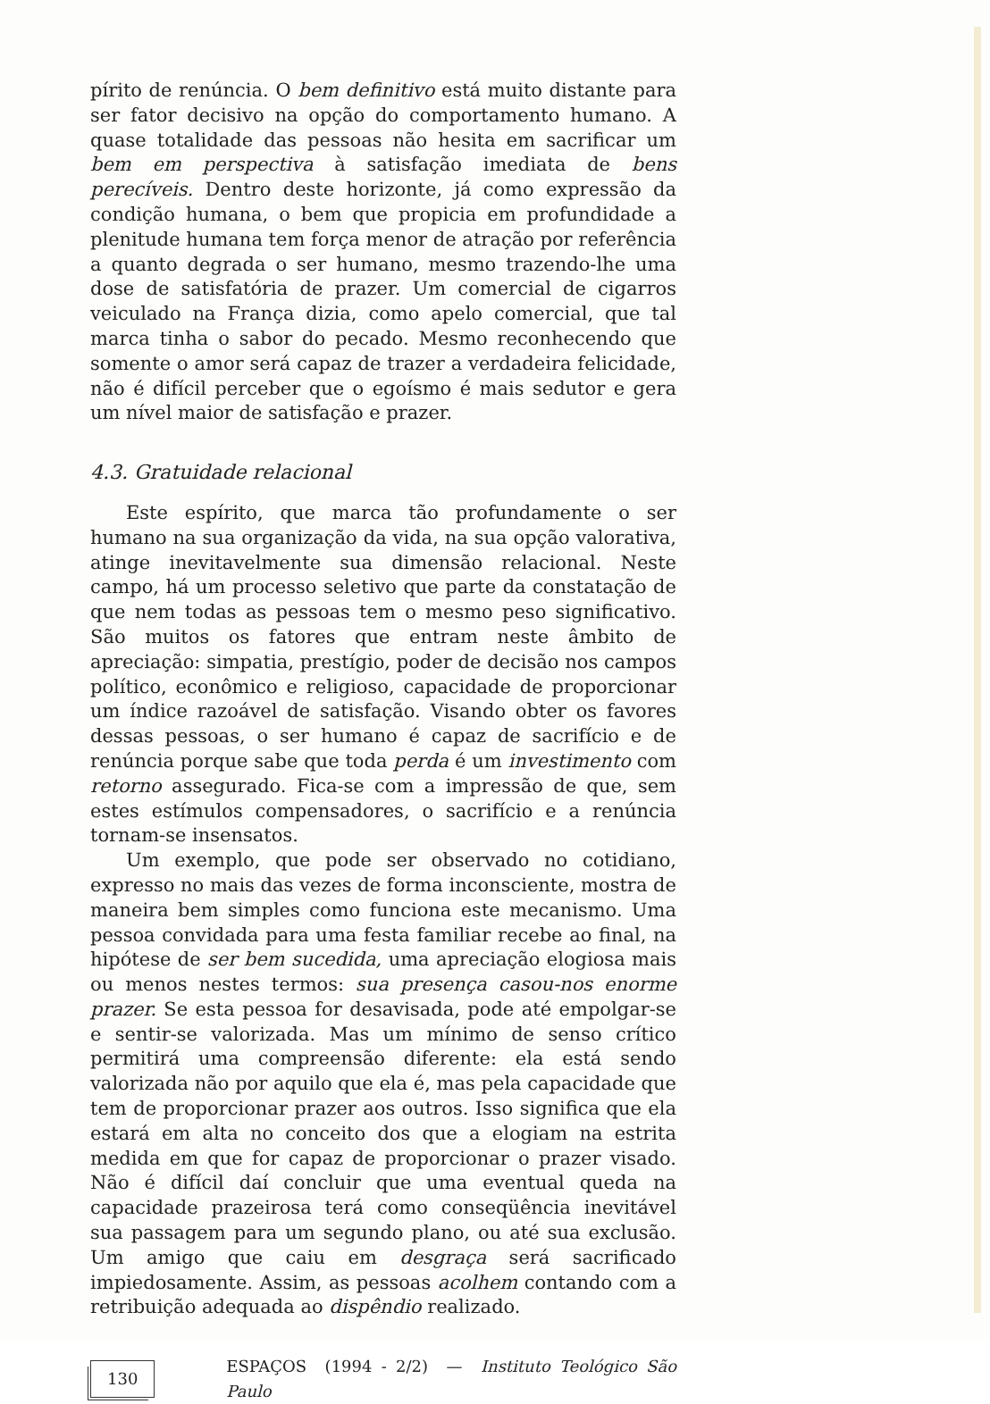pírito de renúncia. O bem definitivo está muito distante para ser fator decisivo na opção do comportamento humano. A quase totalidade das pessoas não hesita em sacrificar um bem em perspectiva à satisfação imediata de bens perecíveis. Dentro deste horizonte, já como expressão da condição humana, o bem que propicia em profundidade a plenitude humana tem força menor de atração por referência a quanto degrada o ser humano, mesmo trazendo-lhe uma dose de satisfatória de prazer. Um comercial de cigarros veiculado na França dizia, como apelo comercial, que tal marca tinha o sabor do pecado. Mesmo reconhecendo que somente o amor será capaz de trazer a verdadeira felicidade, não é difícil perceber que o egoísmo é mais sedutor e gera um nível maior de satisfação e prazer.
4.3. Gratuidade relacional
Este espírito, que marca tão profundamente o ser humano na sua organização da vida, na sua opção valorativa, atinge inevitavelmente sua dimensão relacional. Neste campo, há um processo seletivo que parte da constatação de que nem todas as pessoas tem o mesmo peso significativo. São muitos os fatores que entram neste âmbito de apreciação: simpatia, prestígio, poder de decisão nos campos político, econômico e religioso, capacidade de proporcionar um índice razoável de satisfação. Visando obter os favores dessas pessoas, o ser humano é capaz de sacrifício e de renúncia porque sabe que toda perda é um investimento com retorno assegurado. Fica-se com a impressão de que, sem estes estímulos compensadores, o sacrifício e a renúncia tornam-se insensatos.
Um exemplo, que pode ser observado no cotidiano, expresso no mais das vezes de forma inconsciente, mostra de maneira bem simples como funciona este mecanismo. Uma pessoa convidada para uma festa familiar recebe ao final, na hipótese de ser bem sucedida, uma apreciação elogiosa mais ou menos nestes termos: sua presença casou-nos enorme prazer. Se esta pessoa for desavisada, pode até empolgar-se e sentir-se valorizada. Mas um mínimo de senso crítico permitirá uma compreensão diferente: ela está sendo valorizada não por aquilo que ela é, mas pela capacidade que tem de proporcionar prazer aos outros. Isso significa que ela estará em alta no conceito dos que a elogiam na estrita medida em que for capaz de proporcionar o prazer visado. Não é difícil daí concluir que uma eventual queda na capacidade prazeirosa terá como conseqüência inevitável sua passagem para um segundo plano, ou até sua exclusão. Um amigo que caiu em desgraça será sacrificado impiedosamente. Assim, as pessoas acolhem contando com a retribuição adequada ao dispêndio realizado.
130 ESPAÇOS (1994 - 2/2) — Instituto Teológico São Paulo